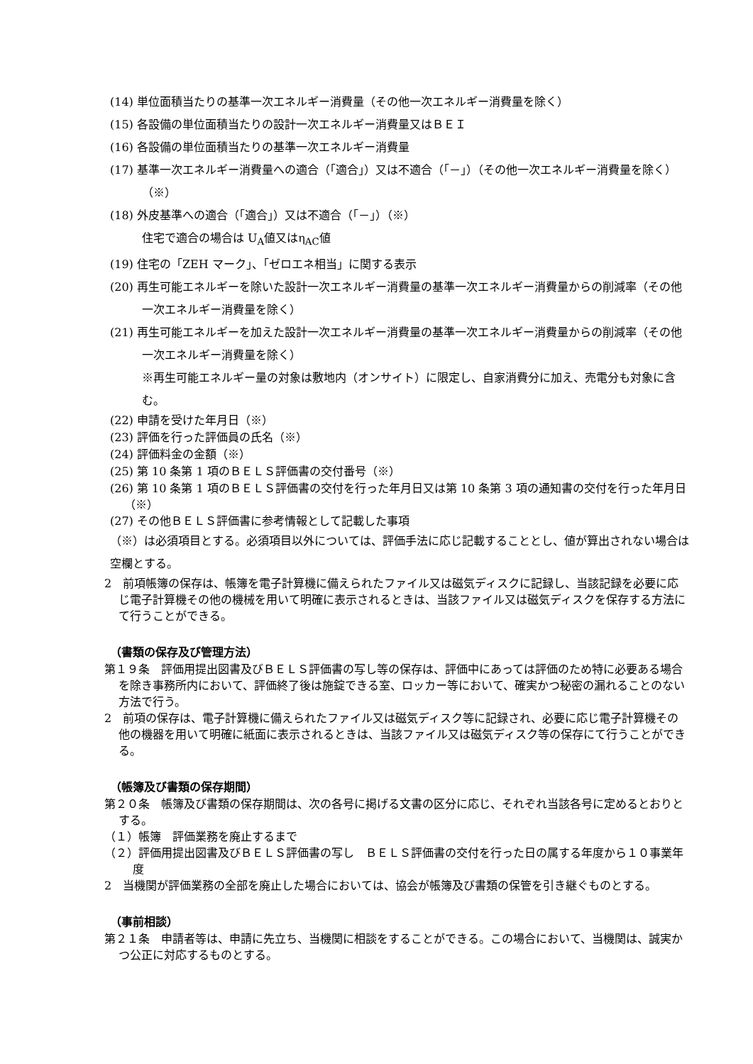(14) 単位面積当たりの基準一次エネルギー消費量（その他一次エネルギー消費量を除く）
(15) 各設備の単位面積当たりの設計一次エネルギー消費量又はＢＥＩ
(16) 各設備の単位面積当たりの基準一次エネルギー消費量
(17) 基準一次エネルギー消費量への適合（「適合」）又は不適合（「－」）（その他一次エネルギー消費量を除く）（※）
(18) 外皮基準への適合（「適合」）又は不適合（「－」）（※）
住宅で適合の場合は U<sub>A</sub>値又はη<sub>AC</sub>値
(19) 住宅の「ZEH マーク」、「ゼロエネ相当」に関する表示
(20) 再生可能エネルギーを除いた設計一次エネルギー消費量の基準一次エネルギー消費量からの削減率（その他一次エネルギー消費量を除く）
(21) 再生可能エネルギーを加えた設計一次エネルギー消費量の基準一次エネルギー消費量からの削減率（その他一次エネルギー消費量を除く）
※再生可能エネルギー量の対象は敷地内（オンサイト）に限定し、自家消費分に加え、売電分も対象に含む。
(22) 申請を受けた年月日（※）
(23) 評価を行った評価員の氏名（※）
(24) 評価料金の金額（※）
(25) 第 10 条第 1 項のＢＥＬＳ評価書の交付番号（※）
(26) 第 10 条第 1 項のＢＥＬＳ評価書の交付を行った年月日又は第 10 条第 3 項の通知書の交付を行った年月日（※）
(27) その他ＢＥＬＳ評価書に参考情報として記載した事項
（※）は必須項目とする。必須項目以外については、評価手法に応じ記載することとし、値が算出されない場合は空欄とする。
2　前項帳簿の保存は、帳簿を電子計算機に備えられたファイル又は磁気ディスクに記録し、当該記録を必要に応じ電子計算機その他の機械を用いて明確に表示されるときは、当該ファイル又は磁気ディスクを保存する方法にて行うことができる。
（書類の保存及び管理方法）
第１９条　評価用提出図書及びＢＥＬＳ評価書の写し等の保存は、評価中にあっては評価のため特に必要ある場合を除き事務所内において、評価終了後は施錠できる室、ロッカー等において、確実かつ秘密の漏れることのない方法で行う。
2　前項の保存は、電子計算機に備えられたファイル又は磁気ディスク等に記録され、必要に応じ電子計算機その他の機器を用いて明確に紙面に表示されるときは、当該ファイル又は磁気ディスク等の保存にて行うことができる。
（帳簿及び書類の保存期間）
第２０条　帳簿及び書類の保存期間は、次の各号に掲げる文書の区分に応じ、それぞれ当該各号に定めるとおりとする。
（１）帳簿　評価業務を廃止するまで
（２）評価用提出図書及びＢＥＬＳ評価書の写し　ＢＥＬＳ評価書の交付を行った日の属する年度から１０事業年度
2　当機関が評価業務の全部を廃止した場合においては、協会が帳簿及び書類の保管を引き継ぐものとする。
（事前相談）
第２１条　申請者等は、申請に先立ち、当機関に相談をすることができる。この場合において、当機関は、誠実かつ公正に対応するものとする。